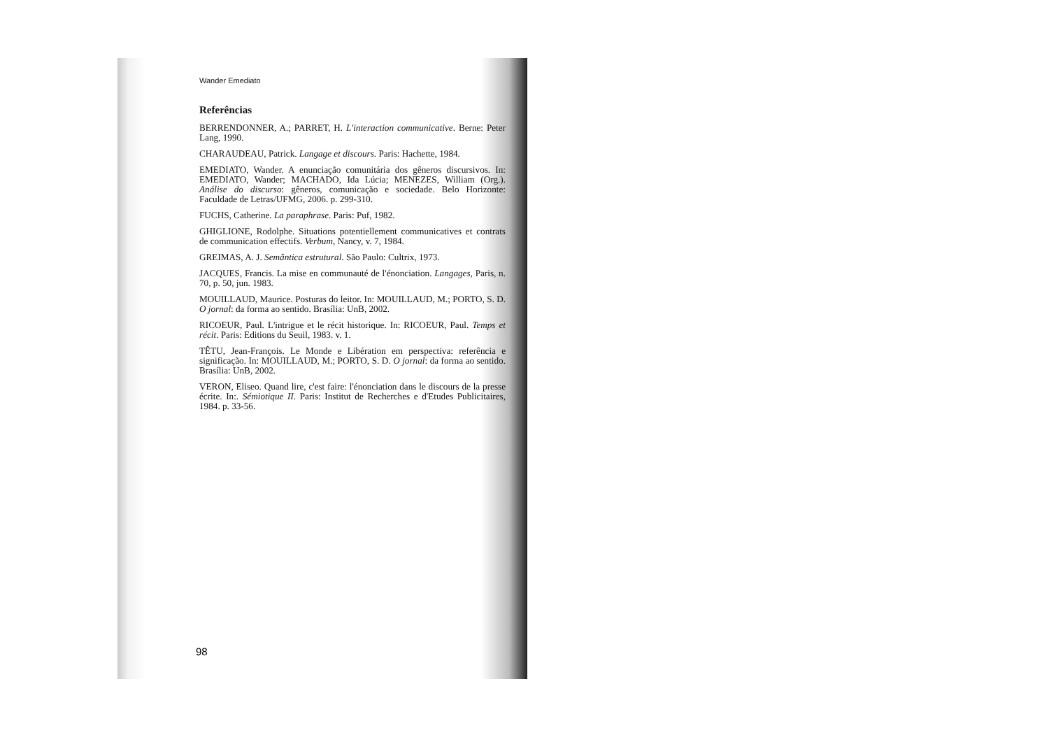Wander Emediato
Referências
BERRENDONNER, A.; PARRET, H. L'interaction communicative. Berne: Peter Lang, 1990.
CHARAUDEAU, Patrick. Langage et discours. Paris: Hachette, 1984.
EMEDIATO, Wander. A enunciação comunitária dos gêneros discursivos. In: EMEDIATO, Wander; MACHADO, Ida Lúcia; MENEZES, William (Org.). Análise do discurso: gêneros, comunicação e sociedade. Belo Horizonte: Faculdade de Letras/UFMG, 2006. p. 299-310.
FUCHS, Catherine. La paraphrase. Paris: Puf, 1982.
GHIGLIONE, Rodolphe. Situations potentiellement communicatives et contrats de communication effectifs. Verbum, Nancy, v. 7, 1984.
GREIMAS, A. J. Semântica estrutural. São Paulo: Cultrix, 1973.
JACQUES, Francis. La mise en communauté de l'énonciation. Langages, Paris, n. 70, p. 50, jun. 1983.
MOUILLAUD, Maurice. Posturas do leitor. In: MOUILLAUD, M.; PORTO, S. D. O jornal: da forma ao sentido. Brasília: UnB, 2002.
RICOEUR, Paul. L'intrigue et le récit historique. In: RICOEUR, Paul. Temps et récit. Paris: Editions du Seuil, 1983. v. 1.
TÊTU, Jean-François. Le Monde e Libération em perspectiva: referência e significação. In: MOUILLAUD, M.; PORTO, S. D. O jornal: da forma ao sentido. Brasília: UnB, 2002.
VERON, Eliseo. Quand lire, c'est faire: l'énonciation dans le discours de la presse écrite. In:. Sémiotique II. Paris: Institut de Recherches e d'Etudes Publicitaires, 1984. p. 33-56.
98